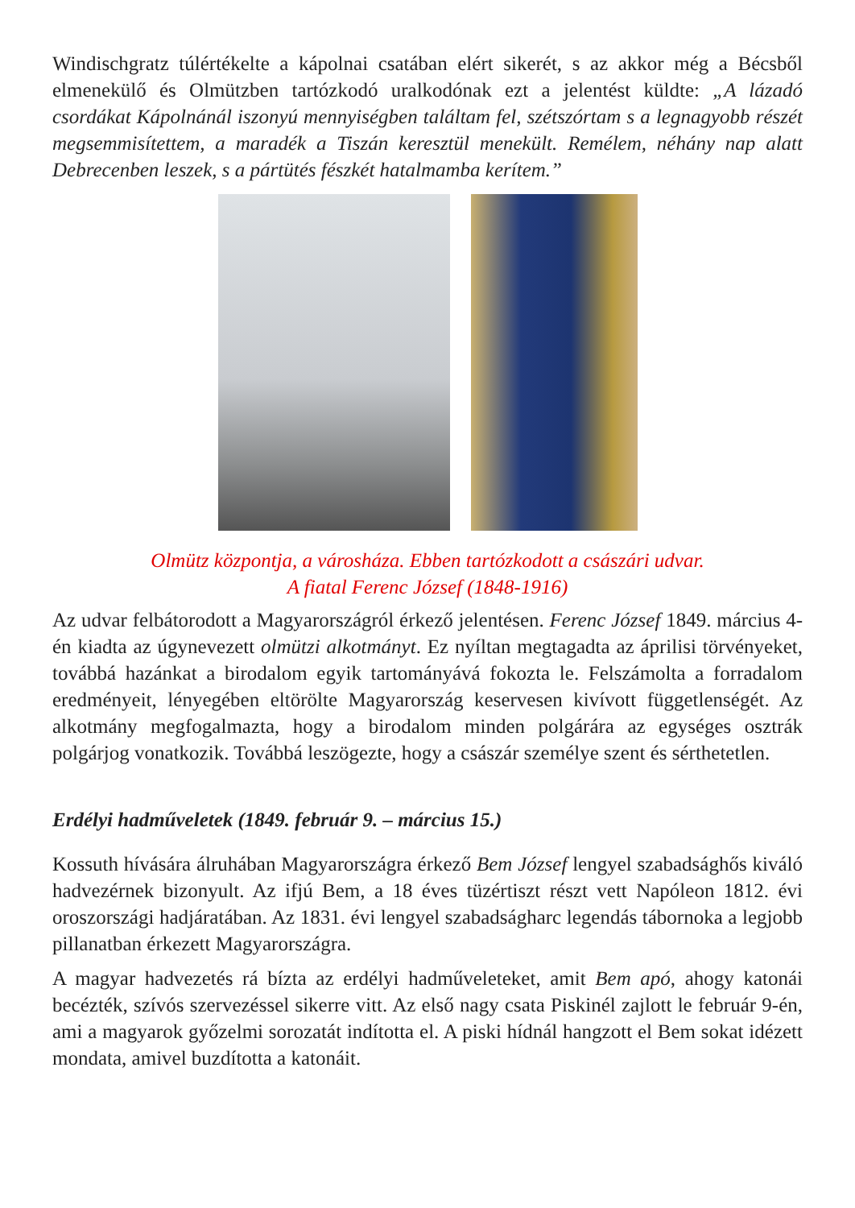Windischgratz túlértékelte a kápolnai csatában elért sikerét, s az akkor még a Bécsből elmenekülő és Olmützben tartózkodó uralkodónak ezt a jelentést küldte: „A lázadó csordákat Kápolnánál iszonyú mennyiségben találtam fel, szétszórtam s a legnagyobb részét megsemmisítettem, a maradék a Tiszán keresztül menekült. Remélem, néhány nap alatt Debrecenben leszek, s a pártütés fészkét hatalmamba kerítem.”
Olmütz központja, a városháza. Ebben tartózkodott a császári udvar.
A fiatal Ferenc József (1848-1916)
Az udvar felbátorodott a Magyarországról érkező jelentésen. Ferenc József 1849. március 4-én kiadta az úgynevezett olmützi alkotmányt. Ez nyíltan megtagadta az áprilisi törvényeket, továbbá hazánkat a birodalom egyik tartományává fokozta le. Felszámolta a forradalom eredményeit, lényegében eltörölte Magyarország keservesen kivívott függetlenségét. Az alkotmány megfogalmazta, hogy a birodalom minden polgárára az egységes osztrák polgárjog vonatkozik. Továbbá leszögezte, hogy a császár személye szent és sérthetetlen.
Erdélyi hadműveletek (1849. február 9. – március 15.)
Kossuth hívására álruhában Magyarországra érkező Bem József lengyel szabadsághős kiváló hadvezérnek bizonyult. Az ifjú Bem, a 18 éves tüzértiszt részt vett Napóleon 1812. évi oroszországi hadjáratában. Az 1831. évi lengyel szabadságharc legendás tábornoka a legjobb pillanatban érkezett Magyarországra.
A magyar hadvezetés rá bízta az erdélyi hadműveleteket, amit Bem apó, ahogy katonái becézték, szívós szervezéssel sikerre vitt. Az első nagy csata Piskinél zajlott le február 9-én, ami a magyarok győzelmi sorozatát indította el. A piski hídnál hangzott el Bem sokat idézett mondata, amivel buzdította a katonáit.